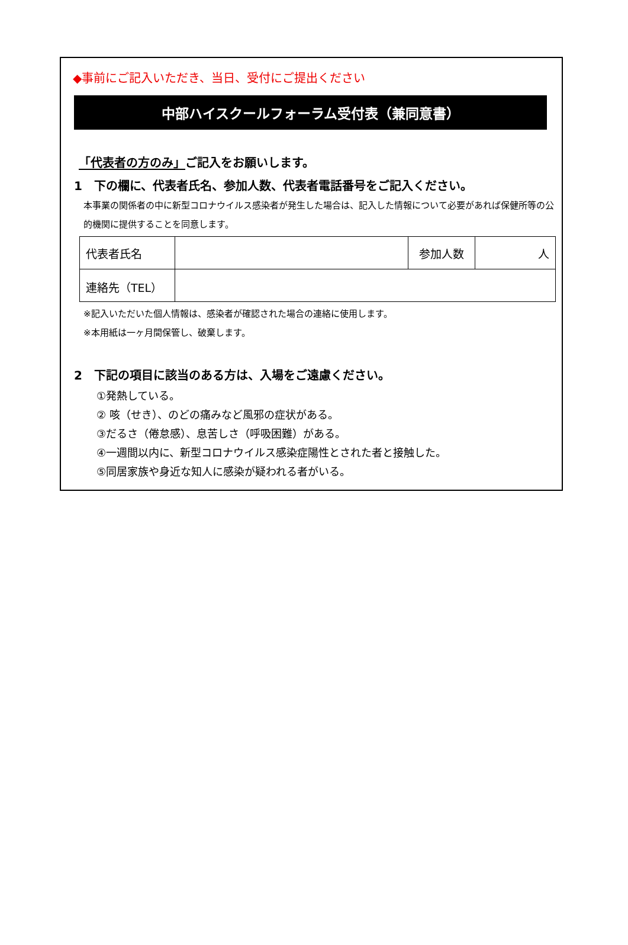◆事前にご記入いただき、当日、受付にご提出ください
中部ハイスクールフォーラム受付表（兼同意書）
「代表者の方のみ」ご記入をお願いします。
1　下の欄に、代表者氏名、参加人数、代表者電話番号をご記入ください。
本事業の関係者の中に新型コロナウイルス感染者が発生した場合は、記入した情報について必要があれば保健所等の公的機関に提供することを同意します。
| 代表者氏名 | | 参加人数 | 人 |
| 連絡先（TEL） | | | |
※記入いただいた個人情報は、感染者が確認された場合の連絡に使用します。
※本用紙は一ヶ月間保管し、破棄します。
2　下記の項目に該当のある方は、入場をご遠慮ください。
①発熱している。
② 咳（せき）、のどの痛みなど風邪の症状がある。
③だるさ（倦怠感）、息苦しさ（呼吸困難）がある。
④一週間以内に、新型コロナウイルス感染症陽性とされた者と接触した。
⑤同居家族や身近な知人に感染が疑われる者がいる。